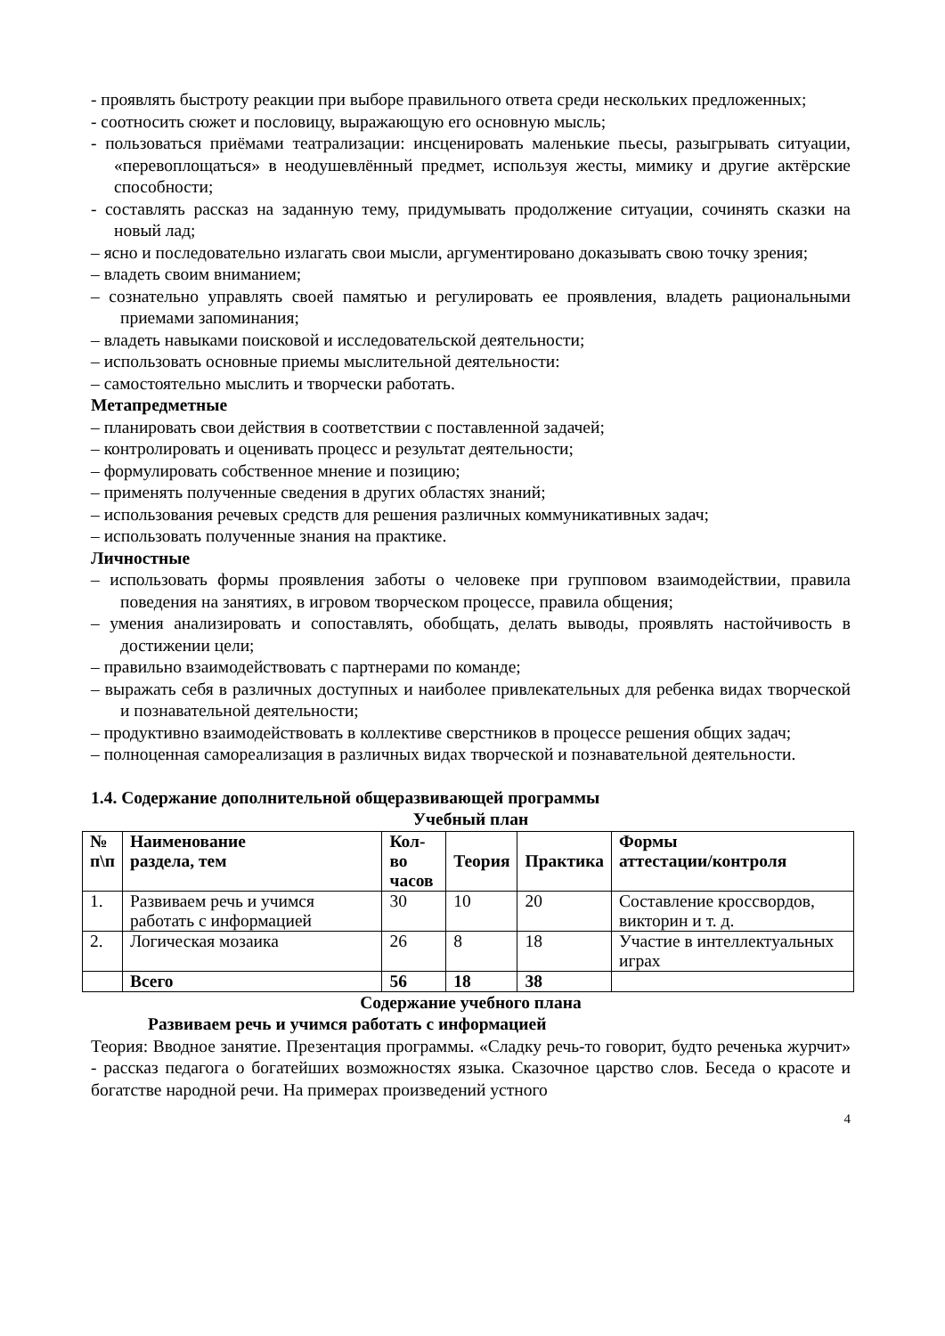- проявлять быстроту реакции при выборе правильного ответа среди нескольких предложенных;
- соотносить сюжет и пословицу, выражающую его основную мысль;
- пользоваться приёмами театрализации: инсценировать маленькие пьесы, разыгрывать ситуации, «перевоплощаться» в неодушевлённый предмет, используя жесты, мимику и другие актёрские способности;
- составлять рассказ на заданную тему, придумывать продолжение ситуации, сочинять сказки на новый лад;
– ясно и последовательно излагать свои мысли, аргументировано доказывать свою точку зрения;
– владеть своим вниманием;
– сознательно управлять своей памятью и регулировать ее проявления, владеть рациональными приемами запоминания;
– владеть навыками поисковой и исследовательской деятельности;
– использовать основные приемы мыслительной деятельности:
– самостоятельно мыслить и творчески работать.
Метапредметные
– планировать свои действия в соответствии с поставленной задачей;
– контролировать и оценивать процесс и результат деятельности;
– формулировать собственное мнение и позицию;
– применять полученные сведения в других областях знаний;
– использования речевых средств для решения различных коммуникативных задач;
– использовать полученные знания на практике.
Личностные
– использовать формы проявления заботы о человеке при групповом взаимодействии, правила поведения на занятиях, в игровом творческом процессе, правила общения;
– умения анализировать и сопоставлять, обобщать, делать выводы, проявлять настойчивость в достижении цели;
– правильно взаимодействовать с партнерами по команде;
– выражать себя в различных доступных и наиболее привлекательных для ребенка видах творческой и познавательной деятельности;
– продуктивно взаимодействовать в коллективе сверстников в процессе решения общих задач;
– полноценная самореализация в различных видах творческой и познавательной деятельности.
1.4. Содержание дополнительной общеразвивающей программы
Учебный план
| № п\п | Наименование раздела, тем | Кол-во часов | Теория | Практика | Формы аттестации/контроля |
| --- | --- | --- | --- | --- | --- |
| 1. | Развиваем речь и учимся работать с информацией | 30 | 10 | 20 | Составление кроссвордов, викторин и т. д. |
| 2. | Логическая мозаика | 26 | 8 | 18 | Участие в интеллектуальных играх |
| | Всего | 56 | 18 | 38 | |
Содержание учебного плана
Развиваем речь и учимся работать с информацией
Теория: Вводное занятие. Презентация программы. «Сладку речь-то говорит, будто реченька журчит» - рассказ педагога о богатейших возможностях языка. Сказочное царство слов. Беседа о красоте и богатстве народной речи. На примерах произведений устного
4